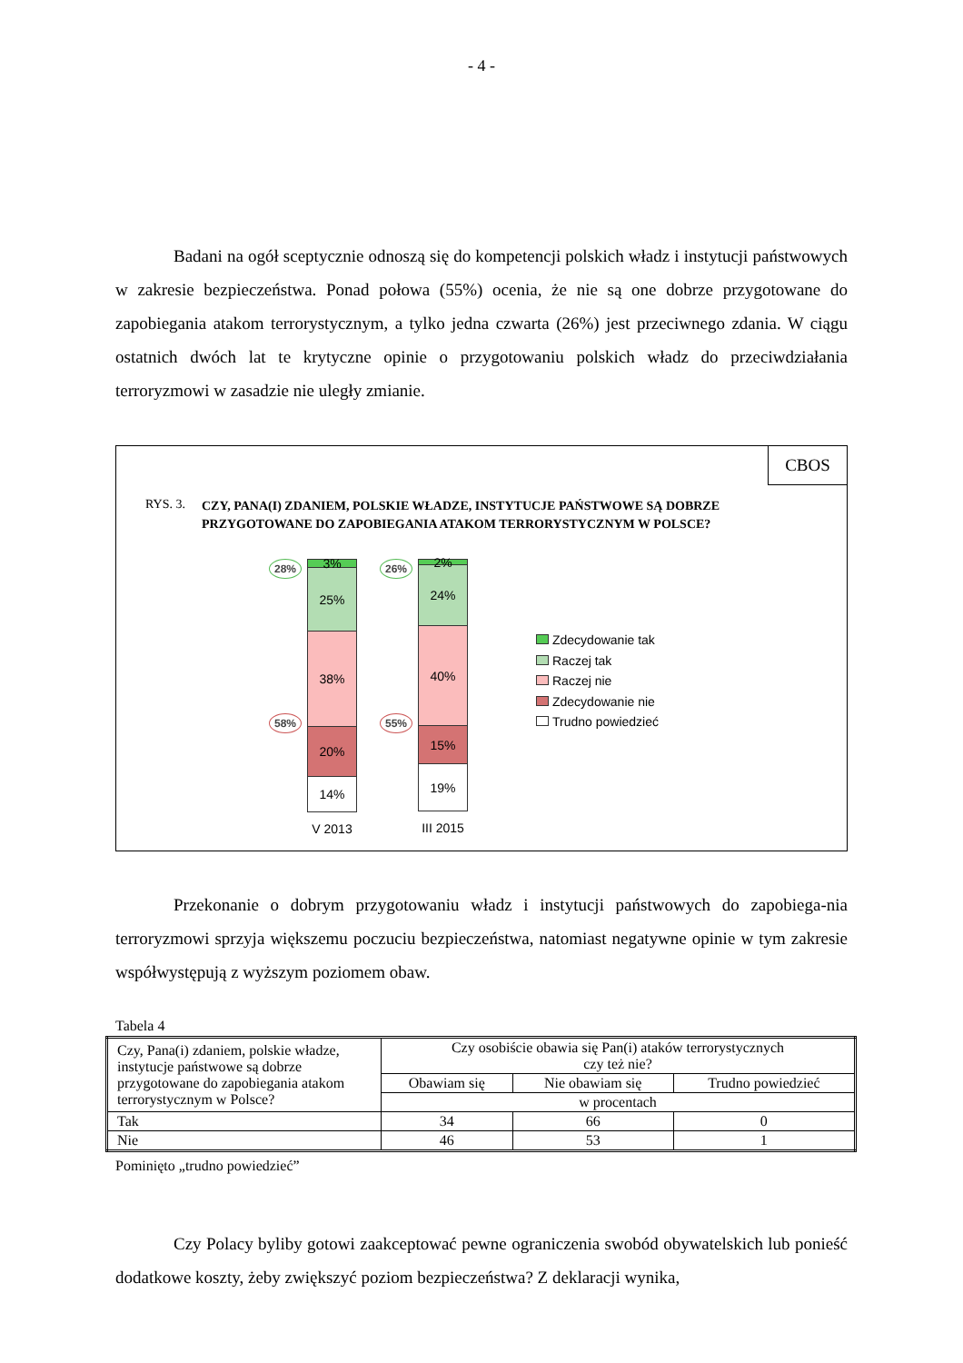- 4 -
Badani na ogół sceptycznie odnoszą się do kompetencji polskich władz i instytucji państwowych w zakresie bezpieczeństwa. Ponad połowa (55%) ocenia, że nie są one dobrze przygotowane do zapobiegania atakom terrorystycznym, a tylko jedna czwarta (26%) jest przeciwnego zdania. W ciągu ostatnich dwóch lat te krytyczne opinie o przygotowaniu polskich władz do przeciwdziałania terroryzmowi w zasadzie nie uległy zmianie.
CBOS
RYS. 3. CZY, PANA(I) ZDANIEM, POLSKIE WŁADZE, INSTYTUCJE PAŃSTWOWE SĄ DOBRZE
PRZYGOTOWANE DO ZAPOBIEGANIA ATAKOM TERRORYSTYCZNYM W POLSCE?
28%
58%
3%
25%
38%
20%
14%
V 2013
26%
55%
2%
24%
40%
15%
19%
III 2015
Zdecydowanie tak
Raczej tak
Raczej nie
Zdecydowanie nie
Trudno powiedzieć
Przekonanie o dobrym przygotowaniu władz i instytucji państwowych do zapobiega-nia terroryzmowi sprzyja większemu poczuciu bezpieczeństwa, natomiast negatywne opinie w tym zakresie współwystępują z wyższym poziomem obaw.
Tabela 4
| Czy, Pana(i) zdaniem, polskie władze, instytucje państwowe są dobrze przygotowane do zapobiegania atakom terrorystycznym w Polsce? | Czy osobiście obawia się Pan(i) ataków terrorystycznych czy też nie? | | |
| --- | --- | --- | --- |
| | Obawiam się | Nie obawiam się | Trudno powiedzieć |
| | w procentach | | |
| Tak | 34 | 66 | 0 |
| Nie | 46 | 53 | 1 |
Pominięto „trudno powiedzieć”
Czy Polacy byliby gotowi zaakceptować pewne ograniczenia swobód obywatelskich lub ponieść dodatkowe koszty, żeby zwiększyć poziom bezpieczeństwa? Z deklaracji wynika,